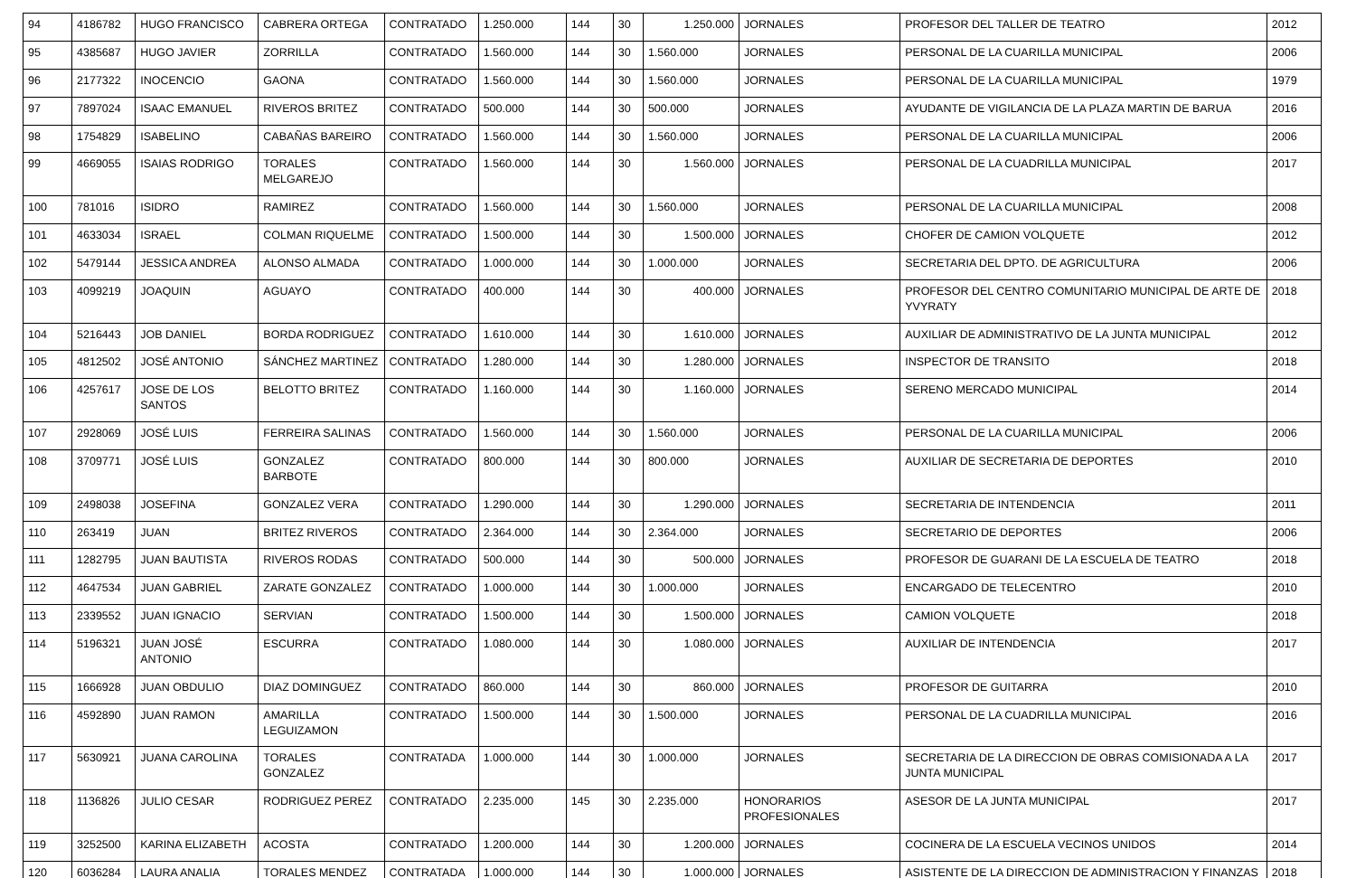| 94 | 4186782 | HUGO FRANCISCO | CABRERA ORTEGA | CONTRATADO | 1.250.000 | 144 | 30 | 1.250.000 | JORNALES | PROFESOR DEL TALLER DE TEATRO | 2012 |
| 95 | 4385687 | HUGO JAVIER | ZORRILLA | CONTRATADO | 1.560.000 | 144 | 30 | 1.560.000 | JORNALES | PERSONAL DE LA CUARILLA MUNICIPAL | 2006 |
| 96 | 2177322 | INOCENCIO | GAONA | CONTRATADO | 1.560.000 | 144 | 30 | 1.560.000 | JORNALES | PERSONAL DE LA CUARILLA MUNICIPAL | 1979 |
| 97 | 7897024 | ISAAC EMANUEL | RIVEROS BRITEZ | CONTRATADO | 500.000 | 144 | 30 | 500.000 | JORNALES | AYUDANTE DE VIGILANCIA DE LA PLAZA MARTIN DE BARUA | 2016 |
| 98 | 1754829 | ISABELINO | CABAÑAS BAREIRO | CONTRATADO | 1.560.000 | 144 | 30 | 1.560.000 | JORNALES | PERSONAL DE LA CUARILLA MUNICIPAL | 2006 |
| 99 | 4669055 | ISAIAS RODRIGO | TORALES MELGAREJO | CONTRATADO | 1.560.000 | 144 | 30 | 1.560.000 | JORNALES | PERSONAL DE LA CUADRILLA MUNICIPAL | 2017 |
| 100 | 781016 | ISIDRO | RAMIREZ | CONTRATADO | 1.560.000 | 144 | 30 | 1.560.000 | JORNALES | PERSONAL DE LA CUARILLA MUNICIPAL | 2008 |
| 101 | 4633034 | ISRAEL | COLMAN RIQUELME | CONTRATADO | 1.500.000 | 144 | 30 | 1.500.000 | JORNALES | CHOFER DE CAMION VOLQUETE | 2012 |
| 102 | 5479144 | JESSICA ANDREA | ALONSO ALMADA | CONTRATADO | 1.000.000 | 144 | 30 | 1.000.000 | JORNALES | SECRETARIA DEL DPTO. DE AGRICULTURA | 2006 |
| 103 | 4099219 | JOAQUIN | AGUAYO | CONTRATADO | 400.000 | 144 | 30 | 400.000 | JORNALES | PROFESOR DEL CENTRO COMUNITARIO MUNICIPAL DE ARTE DE YVYRATY | 2018 |
| 104 | 5216443 | JOB DANIEL | BORDA RODRIGUEZ | CONTRATADO | 1.610.000 | 144 | 30 | 1.610.000 | JORNALES | AUXILIAR DE ADMINISTRATIVO DE LA JUNTA MUNICIPAL | 2012 |
| 105 | 4812502 | JOSÉ ANTONIO | SÁNCHEZ MARTINEZ | CONTRATADO | 1.280.000 | 144 | 30 | 1.280.000 | JORNALES | INSPECTOR DE TRANSITO | 2018 |
| 106 | 4257617 | JOSE DE LOS SANTOS | BELOTTO BRITEZ | CONTRATADO | 1.160.000 | 144 | 30 | 1.160.000 | JORNALES | SERENO MERCADO MUNICIPAL | 2014 |
| 107 | 2928069 | JOSÉ LUIS | FERREIRA SALINAS | CONTRATADO | 1.560.000 | 144 | 30 | 1.560.000 | JORNALES | PERSONAL DE LA CUARILLA MUNICIPAL | 2006 |
| 108 | 3709771 | JOSÉ LUIS | GONZALEZ BARBOTE | CONTRATADO | 800.000 | 144 | 30 | 800.000 | JORNALES | AUXILIAR DE SECRETARIA DE DEPORTES | 2010 |
| 109 | 2498038 | JOSEFINA | GONZALEZ VERA | CONTRATADO | 1.290.000 | 144 | 30 | 1.290.000 | JORNALES | SECRETARIA DE INTENDENCIA | 2011 |
| 110 | 263419 | JUAN | BRITEZ RIVEROS | CONTRATADO | 2.364.000 | 144 | 30 | 2.364.000 | JORNALES | SECRETARIO DE DEPORTES | 2006 |
| 111 | 1282795 | JUAN BAUTISTA | RIVEROS RODAS | CONTRATADO | 500.000 | 144 | 30 | 500.000 | JORNALES | PROFESOR DE GUARANI DE LA ESCUELA DE TEATRO | 2018 |
| 112 | 4647534 | JUAN GABRIEL | ZARATE GONZALEZ | CONTRATADO | 1.000.000 | 144 | 30 | 1.000.000 | JORNALES | ENCARGADO DE TELECENTRO | 2010 |
| 113 | 2339552 | JUAN IGNACIO | SERVIAN | CONTRATADO | 1.500.000 | 144 | 30 | 1.500.000 | JORNALES | CAMION VOLQUETE | 2018 |
| 114 | 5196321 | JUAN JOSÉ ANTONIO | ESCURRA | CONTRATADO | 1.080.000 | 144 | 30 | 1.080.000 | JORNALES | AUXILIAR DE INTENDENCIA | 2017 |
| 115 | 1666928 | JUAN OBDULIO | DIAZ DOMINGUEZ | CONTRATADO | 860.000 | 144 | 30 | 860.000 | JORNALES | PROFESOR DE GUITARRA | 2010 |
| 116 | 4592890 | JUAN RAMON | AMARILLA LEGUIZAMON | CONTRATADO | 1.500.000 | 144 | 30 | 1.500.000 | JORNALES | PERSONAL DE LA CUADRILLA MUNICIPAL | 2016 |
| 117 | 5630921 | JUANA CAROLINA | TORALES GONZALEZ | CONTRATADA | 1.000.000 | 144 | 30 | 1.000.000 | JORNALES | SECRETARIA DE LA DIRECCION DE OBRAS COMISIONADA A LA JUNTA MUNICIPAL | 2017 |
| 118 | 1136826 | JULIO CESAR | RODRIGUEZ PEREZ | CONTRATADO | 2.235.000 | 145 | 30 | 2.235.000 | HONORARIOS PROFESIONALES | ASESOR DE LA JUNTA MUNICIPAL | 2017 |
| 119 | 3252500 | KARINA ELIZABETH | ACOSTA | CONTRATADO | 1.200.000 | 144 | 30 | 1.200.000 | JORNALES | COCINERA DE LA ESCUELA VECINOS UNIDOS | 2014 |
| 120 | 6036284 | LAURA ANALIA | TORALES MENDEZ | CONTRATADA | 1.000.000 | 144 | 30 | 1.000.000 | JORNALES | ASISTENTE DE LA DIRECCION DE ADMINISTRACION Y FINANZAS | 2018 |